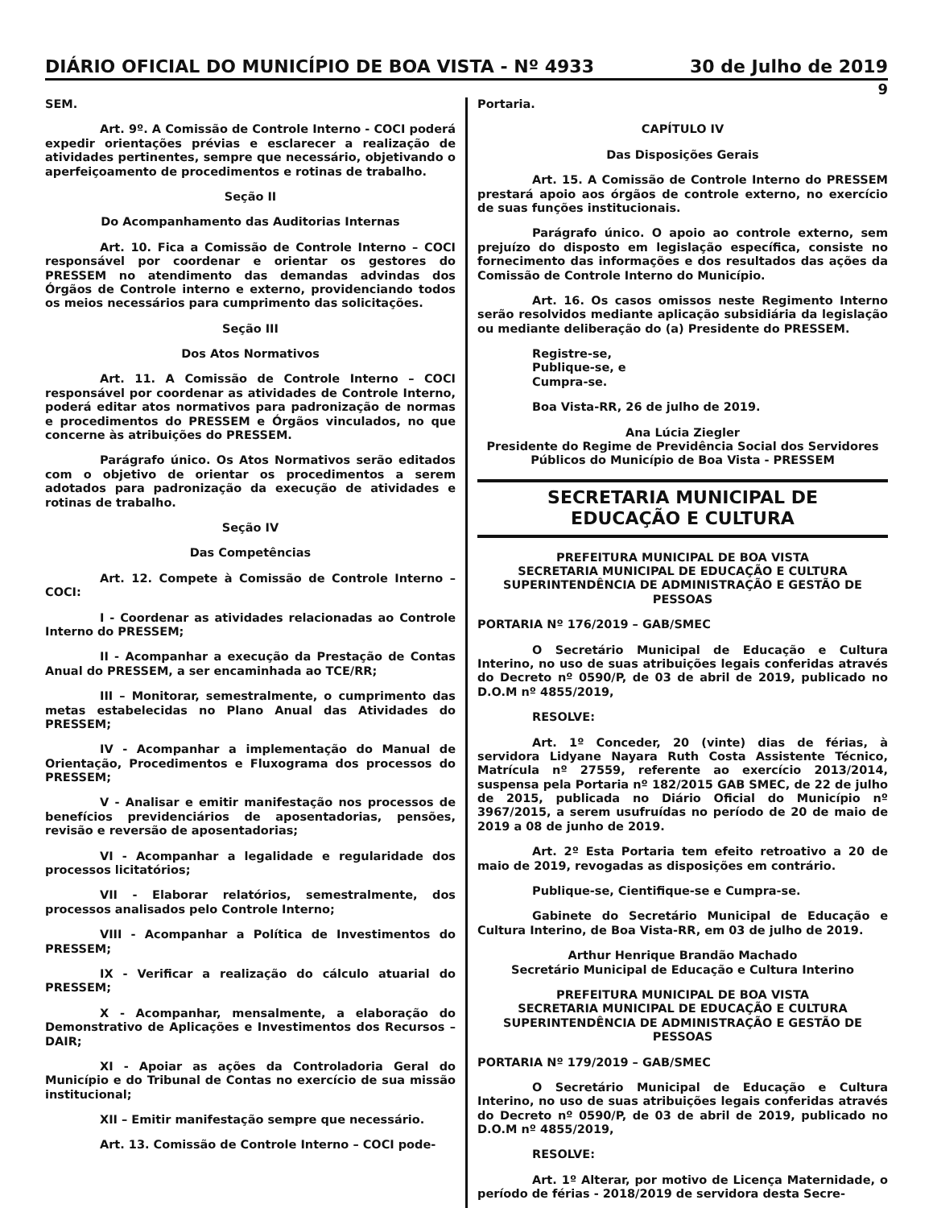DIÁRIO OFICIAL DO MUNICÍPIO DE BOA VISTA - Nº 4933 30 de Julho de 2019
9
SEM.
Art. 9º. A Comissão de Controle Interno - COCI poderá expedir orientações prévias e esclarecer a realização de atividades pertinentes, sempre que necessário, objetivando o aperfeiçoamento de procedimentos e rotinas de trabalho.
Seção II
Do Acompanhamento das Auditorias Internas
Art. 10. Fica a Comissão de Controle Interno – COCI responsável por coordenar e orientar os gestores do PRESSEM no atendimento das demandas advindas dos Órgãos de Controle interno e externo, providenciando todos os meios necessários para cumprimento das solicitações.
Seção III
Dos Atos Normativos
Art. 11. A Comissão de Controle Interno – COCI responsável por coordenar as atividades de Controle Interno, poderá editar atos normativos para padronização de normas e procedimentos do PRESSEM e Órgãos vinculados, no que concerne às atribuições do PRESSEM.
Parágrafo único. Os Atos Normativos serão editados com o objetivo de orientar os procedimentos a serem adotados para padronização da execução de atividades e rotinas de trabalho.
Seção IV
Das Competências
Art. 12. Compete à Comissão de Controle Interno – COCI:
I - Coordenar as atividades relacionadas ao Controle Interno do PRESSEM;
II - Acompanhar a execução da Prestação de Contas Anual do PRESSEM, a ser encaminhada ao TCE/RR;
III – Monitorar, semestralmente, o cumprimento das metas estabelecidas no Plano Anual das Atividades do PRESSEM;
IV - Acompanhar a implementação do Manual de Orientação, Procedimentos e Fluxograma dos processos do PRESSEM;
V - Analisar e emitir manifestação nos processos de benefícios previdenciários de aposentadorias, pensões, revisão e reversão de aposentadorias;
VI - Acompanhar a legalidade e regularidade dos processos licitatórios;
VII - Elaborar relatórios, semestralmente, dos processos analisados pelo Controle Interno;
VIII - Acompanhar a Política de Investimentos do PRESSEM;
IX - Verificar a realização do cálculo atuarial do PRESSEM;
X - Acompanhar, mensalmente, a elaboração do Demonstrativo de Aplicações e Investimentos dos Recursos – DAIR;
XI - Apoiar as ações da Controladoria Geral do Município e do Tribunal de Contas no exercício de sua missão institucional;
XII – Emitir manifestação sempre que necessário.
Art. 13. Comissão de Controle Interno – COCI pode-
Portaria.
CAPÍTULO IV
Das Disposições Gerais
Art. 15. A Comissão de Controle Interno do PRESSEM prestará apoio aos órgãos de controle externo, no exercício de suas funções institucionais.
Parágrafo único. O apoio ao controle externo, sem prejuízo do disposto em legislação específica, consiste no fornecimento das informações e dos resultados das ações da Comissão de Controle Interno do Município.
Art. 16. Os casos omissos neste Regimento Interno serão resolvidos mediante aplicação subsidiária da legislação ou mediante deliberação do (a) Presidente do PRESSEM.
Registre-se,
Publique-se, e
Cumpra-se.
Boa Vista-RR, 26 de julho de 2019.
Ana Lúcia Ziegler
Presidente do Regime de Previdência Social dos Servidores Públicos do Município de Boa Vista - PRESSEM
SECRETARIA MUNICIPAL DE
EDUCAÇÃO E CULTURA
PREFEITURA MUNICIPAL DE BOA VISTA
SECRETARIA MUNICIPAL DE EDUCAÇÃO E CULTURA
SUPERINTENDÊNCIA DE ADMINISTRAÇÃO E GESTÃO DE PESSOAS
PORTARIA Nº 176/2019 – GAB/SMEC
O Secretário Municipal de Educação e Cultura Interino, no uso de suas atribuições legais conferidas através do Decreto nº 0590/P, de 03 de abril de 2019, publicado no D.O.M nº 4855/2019,
RESOLVE:
Art. 1º Conceder, 20 (vinte) dias de férias, à servidora Lidyane Nayara Ruth Costa Assistente Técnico, Matrícula nº 27559, referente ao exercício 2013/2014, suspensa pela Portaria nº 182/2015 GAB SMEC, de 22 de julho de 2015, publicada no Diário Oficial do Município nº 3967/2015, a serem usufruídas no período de 20 de maio de 2019 a 08 de junho de 2019.
Art. 2º Esta Portaria tem efeito retroativo a 20 de maio de 2019, revogadas as disposições em contrário.
Publique-se, Cientifique-se e Cumpra-se.
Gabinete do Secretário Municipal de Educação e Cultura Interino, de Boa Vista-RR, em 03 de julho de 2019.
Arthur Henrique Brandão Machado
Secretário Municipal de Educação e Cultura Interino
PREFEITURA MUNICIPAL DE BOA VISTA
SECRETARIA MUNICIPAL DE EDUCAÇÃO E CULTURA
SUPERINTENDÊNCIA DE ADMINISTRAÇÃO E GESTÃO DE PESSOAS
PORTARIA Nº 179/2019 – GAB/SMEC
O Secretário Municipal de Educação e Cultura Interino, no uso de suas atribuições legais conferidas através do Decreto nº 0590/P, de 03 de abril de 2019, publicado no D.O.M nº 4855/2019,
RESOLVE:
Art. 1º Alterar, por motivo de Licença Maternidade, o período de férias - 2018/2019 de servidora desta Secre-